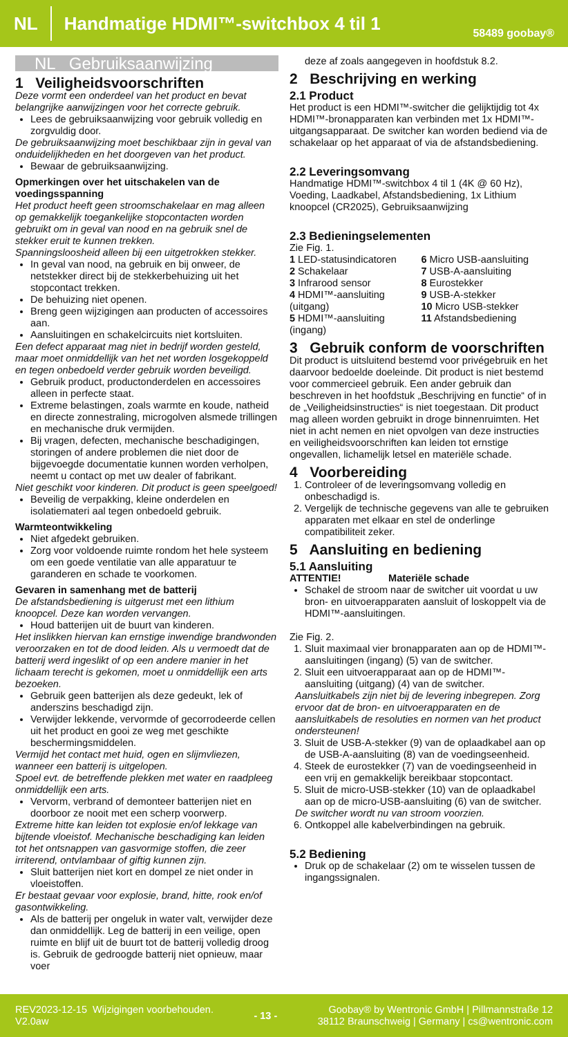NL Handmatige HDMI™-switchbox 4 til 1 58489 goobay®
NL Gebruiksaanwijzing
1 Veiligheidsvoorschriften
Deze vormt een onderdeel van het product en bevat belangrijke aanwijzingen voor het correcte gebruik.
Lees de gebruiksaanwijzing voor gebruik volledig en zorgvuldig door.
De gebruiksaanwijzing moet beschikbaar zijn in geval van onduidelijkheden en het doorgeven van het product.
Bewaar de gebruiksaanwijzing.
Opmerkingen over het uitschakelen van de voedingsspanning
Het product heeft geen stroomschakelaar en mag alleen op gemakkelijk toegankelijke stopcontacten worden gebruikt om in geval van nood en na gebruik snel de stekker eruit te kunnen trekken.
Spanningsloosheid alleen bij een uitgetrokken stekker.
In geval van nood, na gebruik en bij onweer, de netstekker direct bij de stekkerbehuizing uit het stopcontact trekken.
De behuizing niet openen.
Breng geen wijzigingen aan producten of accessoires aan.
Aansluitingen en schakelcircuits niet kortsluiten.
Een defect apparaat mag niet in bedrijf worden gesteld, maar moet onmiddellijk van het net worden losgekoppeld en tegen onbedoeld verder gebruik worden beveiligd.
Gebruik product, productonderdelen en accessoires alleen in perfecte staat.
Extreme belastingen, zoals warmte en koude, natheid en directe zonnestraling, microgolven alsmede trillingen en mechanische druk vermijden.
Bij vragen, defecten, mechanische beschadigingen, storingen of andere problemen die niet door de bijgevoegde documentatie kunnen worden verholpen, neemt u contact op met uw dealer of fabrikant.
Niet geschikt voor kinderen. Dit product is geen speelgoed!
Beveilig de verpakking, kleine onderdelen en isolatiemateri aal tegen onbedoeld gebruik.
Warmteontwikkeling
Niet afgedekt gebruiken.
Zorg voor voldoende ruimte rondom het hele systeem om een goede ventilatie van alle apparatuur te garanderen en schade te voorkomen.
Gevaren in samenhang met de batterij
De afstandsbediening is uitgerust met een lithium knoopcel. Deze kan worden vervangen.
Houd batterijen uit de buurt van kinderen.
Het inslikken hiervan kan ernstige inwendige brandwonden veroorzaken en tot de dood leiden. Als u vermoedt dat de batterij werd ingeslikt of op een andere manier in het lichaam terecht is gekomen, moet u onmiddellijk een arts bezoeken.
Gebruik geen batterijen als deze gedeukt, lek of anderszins beschadigd zijn.
Verwijder lekkende, vervormde of gecorrodeerde cellen uit het product en gooi ze weg met geschikte beschermingsmiddelen.
Vermijd het contact met huid, ogen en slijmvliezen, wanneer een batterij is uitgelopen.
Spoel evt. de betreffende plekken met water en raadpleeg onmiddellijk een arts.
Vervorm, verbrand of demonteer batterijen niet en doorboor ze nooit met een scherp voorwerp.
Extreme hitte kan leiden tot explosie en/of lekkage van bijtende vloeistof. Mechanische beschadiging kan leiden tot het ontsnappen van gasvormige stoffen, die zeer irriterend, ontvlambaar of giftig kunnen zijn.
Sluit batterijen niet kort en dompel ze niet onder in vloeistoffen.
Er bestaat gevaar voor explosie, brand, hitte, rook en/of gasontwikkeling.
Als de batterij per ongeluk in water valt, verwijder deze dan onmiddellijk. Leg de batterij in een veilige, open ruimte en blijf uit de buurt tot de batterij volledig droog is. Gebruik de gedroogde batterij niet opnieuw, maar voer
deze af zoals aangegeven in hoofdstuk 8.2.
2 Beschrijving en werking
2.1 Product
Het product is een HDMI™-switcher die gelijktijdig tot 4x HDMI™-bronapparaten kan verbinden met 1x HDMI™-uitgangsapparaat. De switcher kan worden bediend via de schakelaar op het apparaat of via de afstandsbediening.
2.2 Leveringsomvang
Handmatige HDMI™-switchbox 4 til 1 (4K @ 60 Hz), Voeding, Laadkabel, Afstandsbediening, 1x Lithium knoopcel (CR2025), Gebruiksaanwijzing
2.3 Bedieningselementen
Zie Fig. 1.
1 LED-statusindicatoren
2 Schakelaar
3 Infrarood sensor
4 HDMI™-aansluiting (uitgang)
5 HDMI™-aansluiting (ingang)
6 Micro USB-aansluiting
7 USB-A-aansluiting
8 Eurostekker
9 USB-A-stekker
10 Micro USB-stekker
11 Afstandsbediening
3 Gebruik conform de voorschriften
Dit product is uitsluitend bestemd voor privégebruik en het daarvoor bedoelde doeleinde. Dit product is niet bestemd voor commercieel gebruik. Een ander gebruik dan beschreven in het hoofdstuk „Beschrijving en functie“ of in de „Veiligheidsinstructies“ is niet toegestaan. Dit product mag alleen worden gebruikt in droge binnenruimten. Het niet in acht nemen en niet opvolgen van deze instructies en veiligheidsvoorschriften kan leiden tot ernstige ongevallen, lichamelijk letsel en materiële schade.
4 Voorbereiding
1. Controleer of de leveringsomvang volledig en onbeschadigd is.
2. Vergelijk de technische gegevens van alle te gebruiken apparaten met elkaar en stel de onderlinge compatibiliteit zeker.
5 Aansluiting en bediening
5.1 Aansluiting
ATTENTIE! Materiële schade
Schakel de stroom naar de switcher uit voordat u uw bron- en uitvoerapparaten aansluit of loskoppelt via de HDMI™-aansluitingen.
Zie Fig. 2.
1. Sluit maximaal vier bronapparaten aan op de HDMI™-aansluitingen (ingang) (5) van de switcher.
2. Sluit een uitvoerapparaat aan op de HDMI™-aansluiting (uitgang) (4) van de switcher.
Aansluitkabels zijn niet bij de levering inbegrepen. Zorg ervoor dat de bron- en uitvoerapparaten en de aansluitkabels de resoluties en normen van het product ondersteunen!
3. Sluit de USB-A-stekker (9) van de oplaadkabel aan op de USB-A-aansluiting (8) van de voedingseenheid.
4. Steek de eurostekker (7) van de voedingseenheid in een vrij en gemakkelijk bereikbaar stopcontact.
5. Sluit de micro-USB-stekker (10) van de oplaadkabel aan op de micro-USB-aansluiting (6) van de switcher.
De switcher wordt nu van stroom voorzien.
6. Ontkoppel alle kabelverbindingen na gebruik.
5.2 Bediening
Druk op de schakelaar (2) om te wisselen tussen de ingangssignalen.
REV2023-12-15 Wijzigingen voorbehouden.
V2.0aw
- 13 -
Goobay® by Wentronic GmbH | Pillmannstraße 12
38112 Braunschweig | Germany | cs@wentronic.com